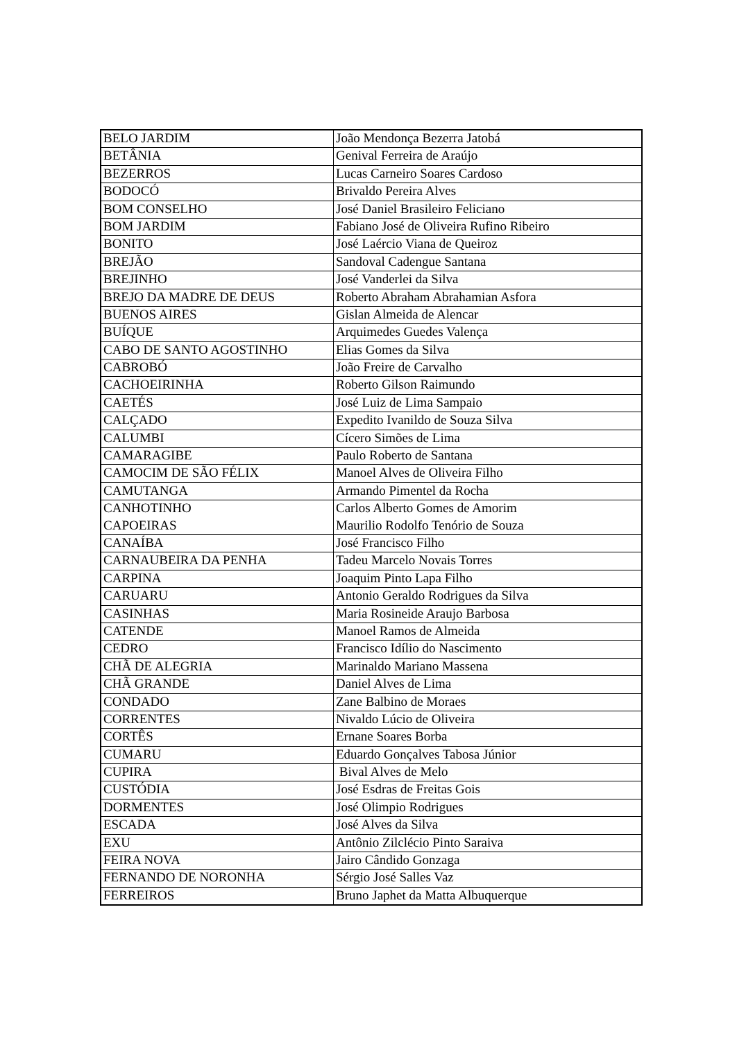| BELO JARDIM | João Mendonça Bezerra Jatobá |
| BETÂNIA | Genival Ferreira de Araújo |
| BEZERROS | Lucas Carneiro Soares Cardoso |
| BODOCÓ | Brivaldo Pereira Alves |
| BOM CONSELHO | José Daniel Brasileiro Feliciano |
| BOM JARDIM | Fabiano José de Oliveira Rufino Ribeiro |
| BONITO | José Laércio Viana de Queiroz |
| BREJÃO | Sandoval Cadengue Santana |
| BREJINHO | José Vanderlei da Silva |
| BREJO DA MADRE DE DEUS | Roberto Abraham Abrahamian Asfora |
| BUENOS AIRES | Gislan Almeida de Alencar |
| BUÍQUE | Arquimedes Guedes Valença |
| CABO DE SANTO AGOSTINHO | Elias Gomes da Silva |
| CABROBÓ | João Freire de Carvalho |
| CACHOEIRINHA | Roberto Gilson Raimundo |
| CAETÉS | José Luiz de Lima Sampaio |
| CALÇADO | Expedito Ivanildo de Souza Silva |
| CALUMBI | Cícero Simões de Lima |
| CAMARAGIBE | Paulo Roberto de Santana |
| CAMOCIM DE SÃO FÉLIX | Manoel Alves de Oliveira Filho |
| CAMUTANGA | Armando Pimentel da Rocha |
| CANHOTINHO | Carlos Alberto Gomes de Amorim |
| CAPOEIRAS | Maurilio Rodolfo Tenório de Souza |
| CANAÍBA | José Francisco Filho |
| CARNAUBEIRA DA PENHA | Tadeu Marcelo Novais Torres |
| CARPINA | Joaquim Pinto Lapa Filho |
| CARUARU | Antonio Geraldo Rodrigues da Silva |
| CASINHAS | Maria Rosineide Araujo Barbosa |
| CATENDE | Manoel Ramos de Almeida |
| CEDRO | Francisco Idílio do Nascimento |
| CHÃ DE ALEGRIA | Marinaldo Mariano Massena |
| CHÃ GRANDE | Daniel Alves de Lima |
| CONDADO | Zane Balbino de Moraes |
| CORRENTES | Nivaldo Lúcio de Oliveira |
| CORTÊS | Ernane Soares Borba |
| CUMARU | Eduardo Gonçalves Tabosa Júnior |
| CUPIRA | Bival Alves de Melo |
| CUSTÓDIA | José Esdras de Freitas Gois |
| DORMENTES | José Olimpio Rodrigues |
| ESCADA | José Alves da Silva |
| EXU | Antônio Zilclécio Pinto Saraiva |
| FEIRA NOVA | Jairo Cândido Gonzaga |
| FERNANDO DE NORONHA | Sérgio José Salles Vaz |
| FERREIROS | Bruno Japhet da Matta Albuquerque |